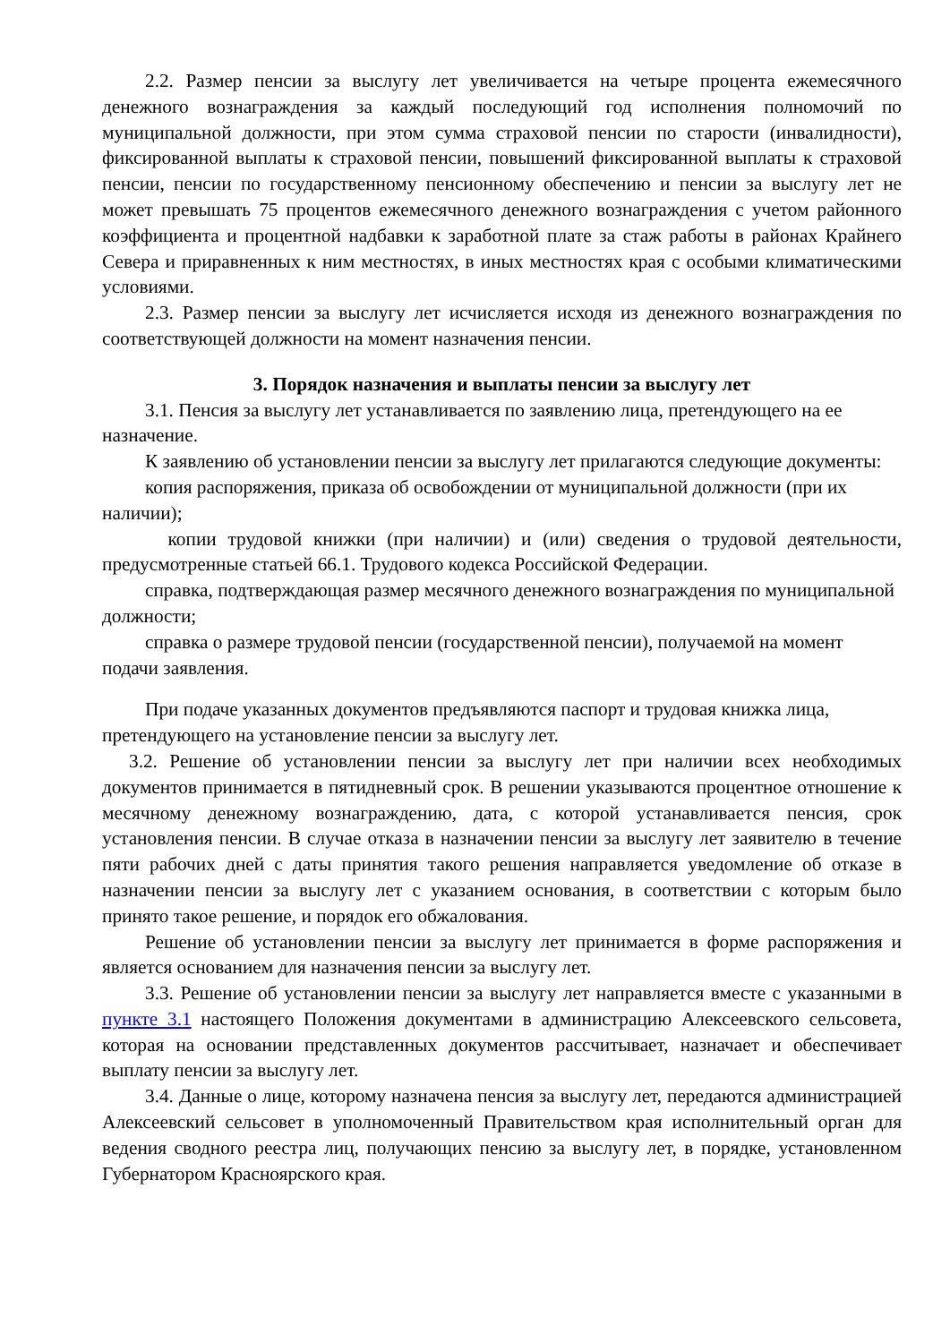2.2. Размер пенсии за выслугу лет увеличивается на четыре процента ежемесячного денежного вознаграждения за каждый последующий год исполнения полномочий по муниципальной должности, при этом сумма страховой пенсии по старости (инвалидности), фиксированной выплаты к страховой пенсии, повышений фиксированной выплаты к страховой пенсии, пенсии по государственному пенсионному обеспечению и пенсии за выслугу лет не может превышать 75 процентов ежемесячного денежного вознаграждения с учетом районного коэффициента и процентной надбавки к заработной плате за стаж работы в районах Крайнего Севера и приравненных к ним местностях, в иных местностях края с особыми климатическими условиями.
2.3. Размер пенсии за выслугу лет исчисляется исходя из денежного вознаграждения по соответствующей должности на момент назначения пенсии.
3. Порядок назначения и выплаты пенсии за выслугу лет
3.1. Пенсия за выслугу лет устанавливается по заявлению лица, претендующего на ее назначение.
К заявлению об установлении пенсии за выслугу лет прилагаются следующие документы:
копия распоряжения, приказа об освобождении от муниципальной должности (при их наличии);
копии трудовой книжки (при наличии) и (или) сведения о трудовой деятельности, предусмотренные статьей 66.1. Трудового кодекса Российской Федерации.
справка, подтверждающая размер месячного денежного вознаграждения по муниципальной должности;
справка о размере трудовой пенсии (государственной пенсии), получаемой на момент подачи заявления.
При подаче указанных документов предъявляются паспорт и трудовая книжка лица, претендующего на установление пенсии за выслугу лет.
3.2. Решение об установлении пенсии за выслугу лет при наличии всех необходимых документов принимается в пятидневный срок. В решении указываются процентное отношение к месячному денежному вознаграждению, дата, с которой устанавливается пенсия, срок установления пенсии. В случае отказа в назначении пенсии за выслугу лет заявителю в течение пяти рабочих дней с даты принятия такого решения направляется уведомление об отказе в назначении пенсии за выслугу лет с указанием основания, в соответствии с которым было принято такое решение, и порядок его обжалования.
Решение об установлении пенсии за выслугу лет принимается в форме распоряжения и является основанием для назначения пенсии за выслугу лет.
3.3. Решение об установлении пенсии за выслугу лет направляется вместе с указанными в пункте 3.1 настоящего Положения документами в администрацию Алексеевского сельсовета, которая на основании представленных документов рассчитывает, назначает и обеспечивает выплату пенсии за выслугу лет.
3.4. Данные о лице, которому назначена пенсия за выслугу лет, передаются администрацией Алексеевский сельсовет в уполномоченный Правительством края исполнительный орган для ведения сводного реестра лиц, получающих пенсию за выслугу лет, в порядке, установленном Губернатором Красноярского края.